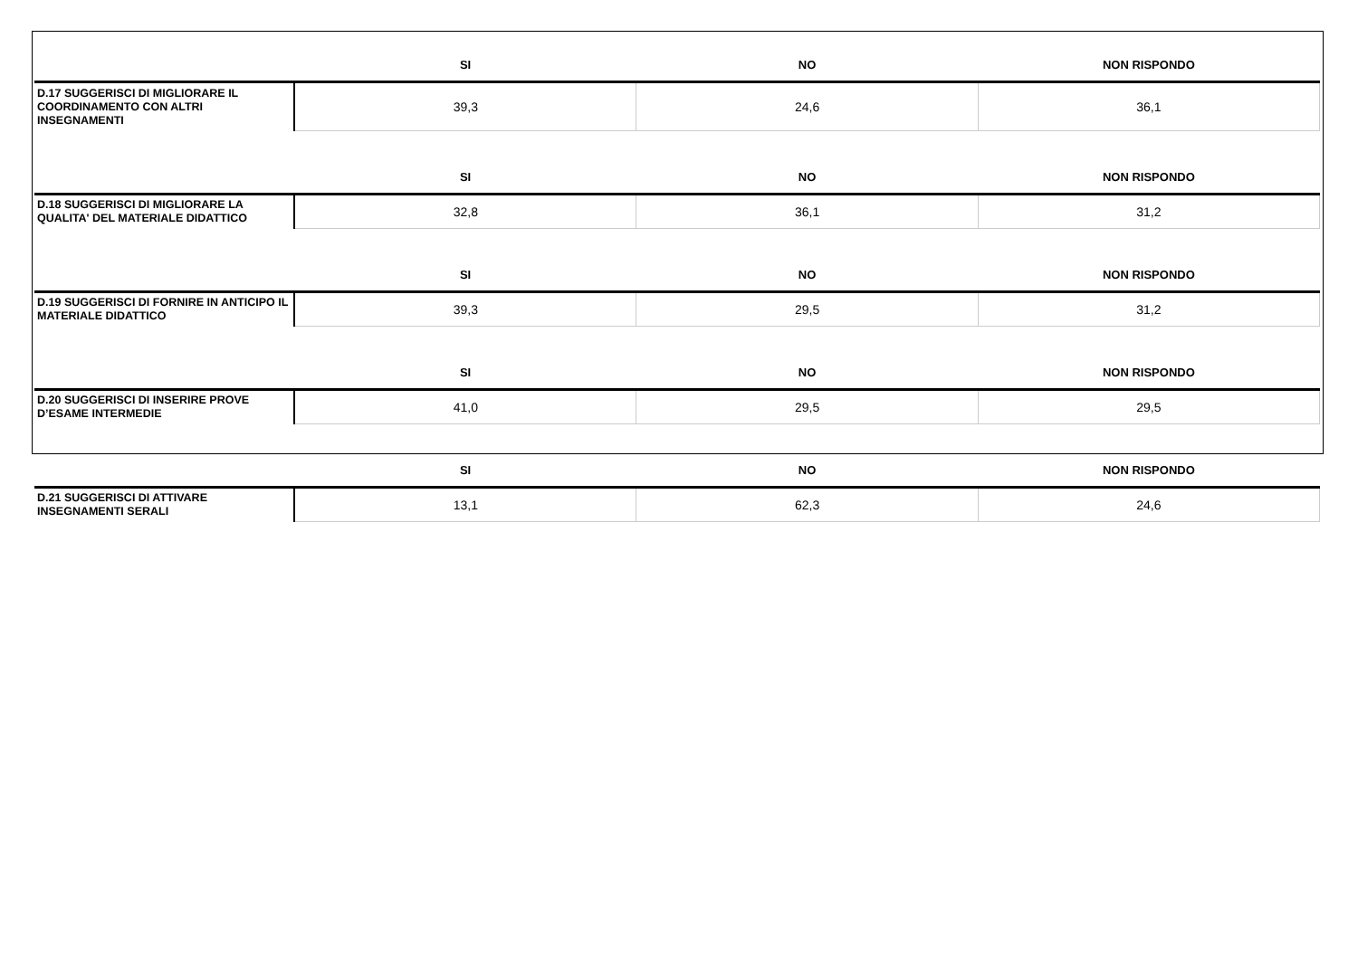| | SI | NO | NON RISPONDO |
| --- | --- | --- | --- |
| D.17 SUGGERISCI DI MIGLIORARE IL COORDINAMENTO CON ALTRI INSEGNAMENTI | 39,3 | 24,6 | 36,1 |
| | SI | NO | NON RISPONDO |
| D.18 SUGGERISCI DI MIGLIORARE LA QUALITA' DEL MATERIALE DIDATTICO | 32,8 | 36,1 | 31,2 |
| | SI | NO | NON RISPONDO |
| D.19 SUGGERISCI DI FORNIRE IN ANTICIPO IL MATERIALE DIDATTICO | 39,3 | 29,5 | 31,2 |
| | SI | NO | NON RISPONDO |
| D.20 SUGGERISCI DI INSERIRE PROVE D’ESAME INTERMEDIE | 41,0 | 29,5 | 29,5 |
| | SI | NO | NON RISPONDO |
| D.21 SUGGERISCI DI ATTIVARE INSEGNAMENTI SERALI | 13,1 | 62,3 | 24,6 |